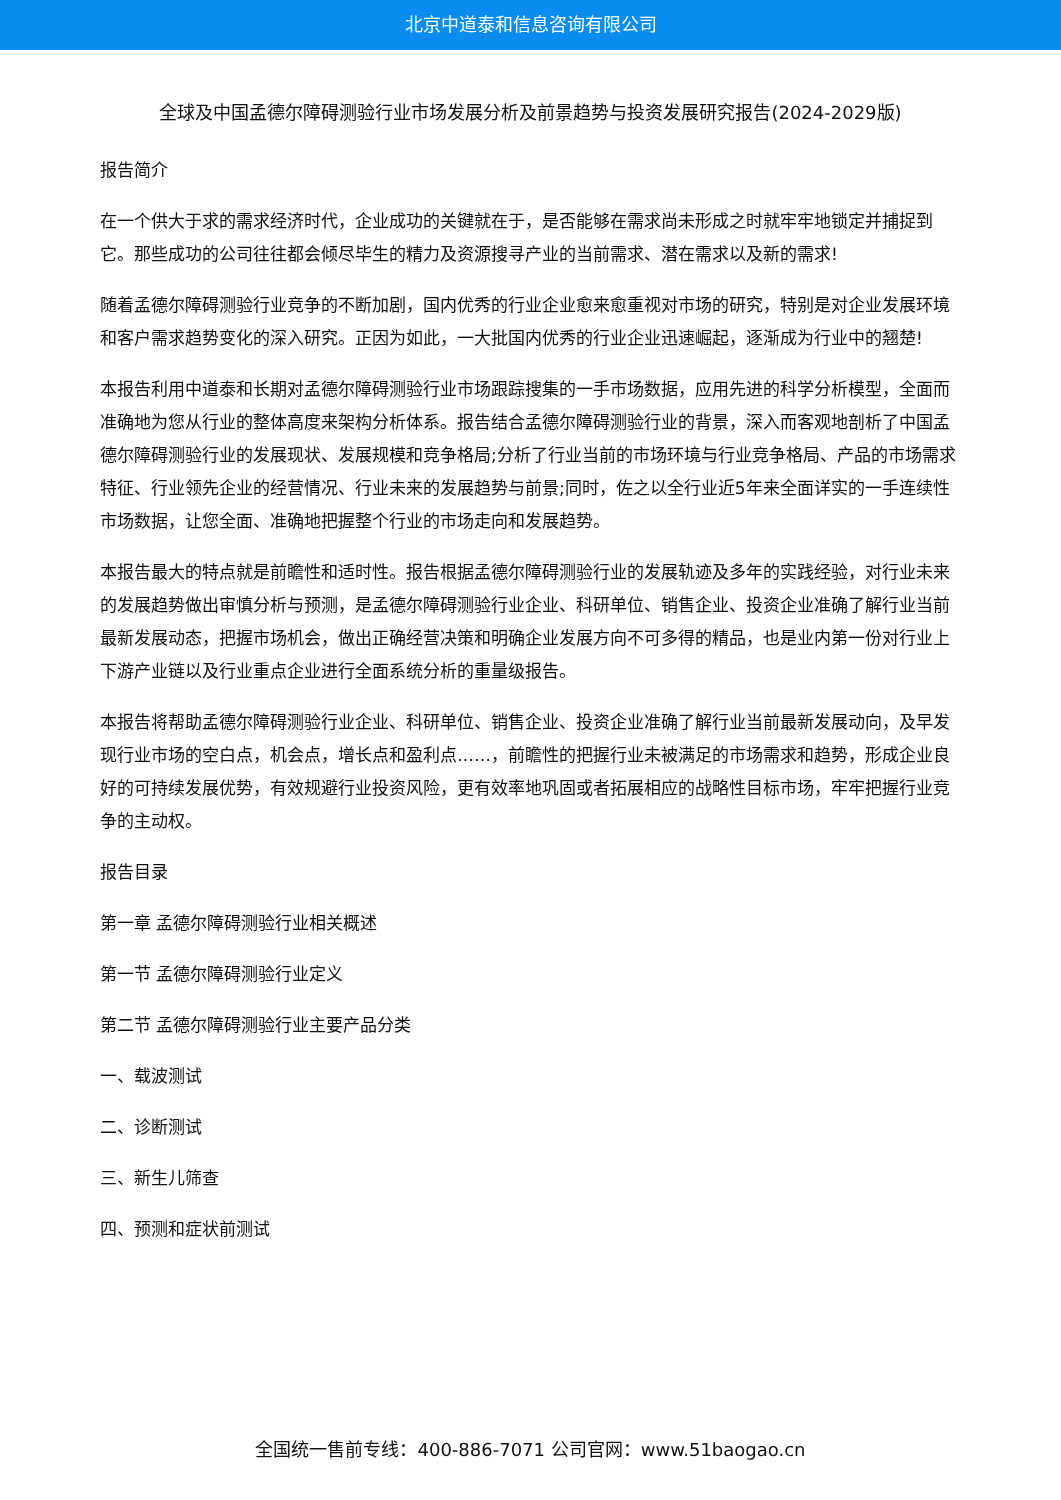北京中道泰和信息咨询有限公司
全球及中国孟德尔障碍测验行业市场发展分析及前景趋势与投资发展研究报告(2024-2029版)
报告简介
在一个供大于求的需求经济时代，企业成功的关键就在于，是否能够在需求尚未形成之时就牢牢地锁定并捕捉到它。那些成功的公司往往都会倾尽毕生的精力及资源搜寻产业的当前需求、潜在需求以及新的需求!
随着孟德尔障碍测验行业竞争的不断加剧，国内优秀的行业企业愈来愈重视对市场的研究，特别是对企业发展环境和客户需求趋势变化的深入研究。正因为如此，一大批国内优秀的行业企业迅速崛起，逐渐成为行业中的翘楚!
本报告利用中道泰和长期对孟德尔障碍测验行业市场跟踪搜集的一手市场数据，应用先进的科学分析模型，全面而准确地为您从行业的整体高度来架构分析体系。报告结合孟德尔障碍测验行业的背景，深入而客观地剖析了中国孟德尔障碍测验行业的发展现状、发展规模和竞争格局;分析了行业当前的市场环境与行业竞争格局、产品的市场需求特征、行业领先企业的经营情况、行业未来的发展趋势与前景;同时，佐之以全行业近5年来全面详实的一手连续性市场数据，让您全面、准确地把握整个行业的市场走向和发展趋势。
本报告最大的特点就是前瞻性和适时性。报告根据孟德尔障碍测验行业的发展轨迹及多年的实践经验，对行业未来的发展趋势做出审慎分析与预测，是孟德尔障碍测验行业企业、科研单位、销售企业、投资企业准确了解行业当前最新发展动态，把握市场机会，做出正确经营决策和明确企业发展方向不可多得的精品，也是业内第一份对行业上下游产业链以及行业重点企业进行全面系统分析的重量级报告。
本报告将帮助孟德尔障碍测验行业企业、科研单位、销售企业、投资企业准确了解行业当前最新发展动向，及早发现行业市场的空白点，机会点，增长点和盈利点……，前瞻性的把握行业未被满足的市场需求和趋势，形成企业良好的可持续发展优势，有效规避行业投资风险，更有效率地巩固或者拓展相应的战略性目标市场，牢牢把握行业竞争的主动权。
报告目录
第一章 孟德尔障碍测验行业相关概述
第一节 孟德尔障碍测验行业定义
第二节 孟德尔障碍测验行业主要产品分类
一、载波测试
二、诊断测试
三、新生儿筛查
四、预测和症状前测试
全国统一售前专线：400-886-7071 公司官网：www.51baogao.cn